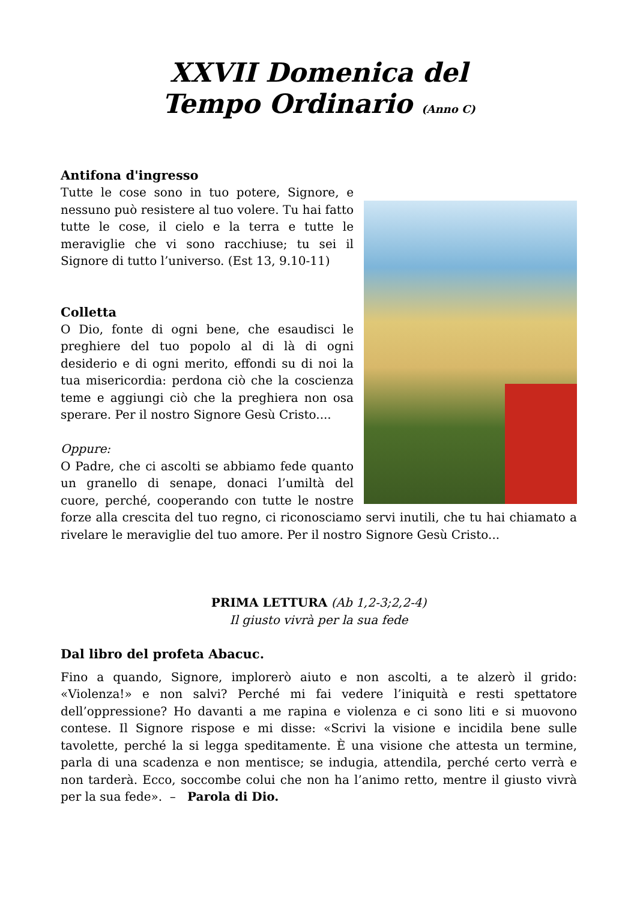XXVII Domenica del
Tempo Ordinario (Anno C)
Antifona d'ingresso
Tutte le cose sono in tuo potere, Signore, e nessuno può resistere al tuo volere. Tu hai fatto tutte le cose, il cielo e la terra e tutte le meraviglie che vi sono racchiuse; tu sei il Signore di tutto l’universo. (Est 13, 9.10-11)
Colletta
O Dio, fonte di ogni bene, che esaudisci le preghiere del tuo popolo al di là di ogni desiderio e di ogni merito, effondi su di noi la tua misericordia: perdona ciò che la coscienza teme e aggiungi ciò che la preghiera non osa sperare. Per il nostro Signore Gesù Cristo....
Oppure:
O Padre, che ci ascolti se abbiamo fede quanto un granello di senape, donaci l’umiltà del cuore, perché, cooperando con tutte le nostre forze alla crescita del tuo regno, ci riconosciamo servi inutili, che tu hai chiamato a rivelare le meraviglie del tuo amore. Per il nostro Signore Gesù Cristo...
PRIMA LETTURA (Ab 1,2-3;2,2-4)
Il giusto vivrà per la sua fede
Dal libro del profeta Abacuc.
Fino a quando, Signore, implorerò aiuto e non ascolti, a te alzerò il grido: «Violenza!» e non salvi? Perché mi fai vedere l’iniquità e resti spettatore dell’oppressione? Ho davanti a me rapina e violenza e ci sono liti e si muovono contese. Il Signore rispose e mi disse: «Scrivi la visione e incidila bene sulle tavolette, perché la si legga speditamente. È una visione che attesta un termine, parla di una scadenza e non mentisce; se indugia, attendila, perché certo verrà e non tarderà. Ecco, soccombe colui che non ha l’animo retto, mentre il giusto vivrà per la sua fede». – Parola di Dio.